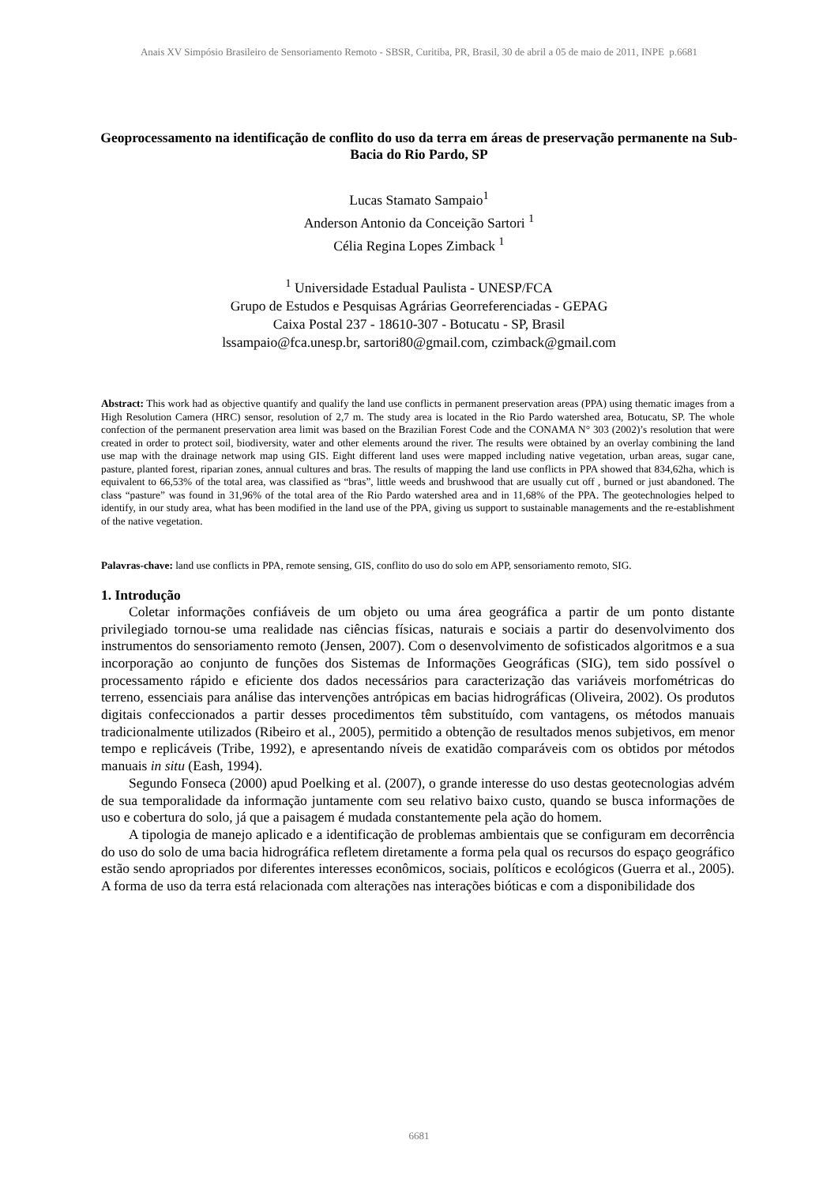Anais XV Simpósio Brasileiro de Sensoriamento Remoto - SBSR, Curitiba, PR, Brasil, 30 de abril a 05 de maio de 2011, INPE p.6681
Geoprocessamento na identificação de conflito do uso da terra em áreas de preservação permanente na Sub-Bacia do Rio Pardo, SP
Lucas Stamato Sampaio<sup>1</sup>
Anderson Antonio da Conceição Sartori <sup>1</sup>
Célia Regina Lopes Zimback <sup>1</sup>
<sup>1</sup> Universidade Estadual Paulista - UNESP/FCA
Grupo de Estudos e Pesquisas Agrárias Georreferenciadas - GEPAG
Caixa Postal 237 - 18610-307 - Botucatu - SP, Brasil
lssampaio@fca.unesp.br, sartori80@gmail.com, czimback@gmail.com
Abstract: This work had as objective quantify and qualify the land use conflicts in permanent preservation areas (PPA) using thematic images from a High Resolution Camera (HRC) sensor, resolution of 2,7 m. The study area is located in the Rio Pardo watershed area, Botucatu, SP. The whole confection of the permanent preservation area limit was based on the Brazilian Forest Code and the CONAMA N° 303 (2002)’s resolution that were created in order to protect soil, biodiversity, water and other elements around the river. The results were obtained by an overlay combining the land use map with the drainage network map using GIS. Eight different land uses were mapped including native vegetation, urban areas, sugar cane, pasture, planted forest, riparian zones, annual cultures and bras. The results of mapping the land use conflicts in PPA showed that 834,62ha, which is equivalent to 66,53% of the total area, was classified as “bras”, little weeds and brushwood that are usually cut off , burned or just abandoned. The class “pasture” was found in 31,96% of the total area of the Rio Pardo watershed area and in 11,68% of the PPA. The geotechnologies helped to identify, in our study area, what has been modified in the land use of the PPA, giving us support to sustainable managements and the re-establishment of the native vegetation.
Palavras-chave: land use conflicts in PPA, remote sensing, GIS, conflito do uso do solo em APP, sensoriamento remoto, SIG.
1. Introdução
Coletar informações confiáveis de um objeto ou uma área geográfica a partir de um ponto distante privilegiado tornou-se uma realidade nas ciências físicas, naturais e sociais a partir do desenvolvimento dos instrumentos do sensoriamento remoto (Jensen, 2007). Com o desenvolvimento de sofisticados algoritmos e a sua incorporação ao conjunto de funções dos Sistemas de Informações Geográficas (SIG), tem sido possível o processamento rápido e eficiente dos dados necessários para caracterização das variáveis morfométricas do terreno, essenciais para análise das intervenções antrópicas em bacias hidrográficas (Oliveira, 2002). Os produtos digitais confeccionados a partir desses procedimentos têm substituído, com vantagens, os métodos manuais tradicionalmente utilizados (Ribeiro et al., 2005), permitido a obtenção de resultados menos subjetivos, em menor tempo e replicáveis (Tribe, 1992), e apresentando níveis de exatidão comparáveis com os obtidos por métodos manuais in situ (Eash, 1994).
Segundo Fonseca (2000) apud Poelking et al. (2007), o grande interesse do uso destas geotecnologias advém de sua temporalidade da informação juntamente com seu relativo baixo custo, quando se busca informações de uso e cobertura do solo, já que a paisagem é mudada constantemente pela ação do homem.
A tipologia de manejo aplicado e a identificação de problemas ambientais que se configuram em decorrência do uso do solo de uma bacia hidrográfica refletem diretamente a forma pela qual os recursos do espaço geográfico estão sendo apropriados por diferentes interesses econômicos, sociais, políticos e ecológicos (Guerra et al., 2005). A forma de uso da terra está relacionada com alterações nas interações bióticas e com a disponibilidade dos
6681